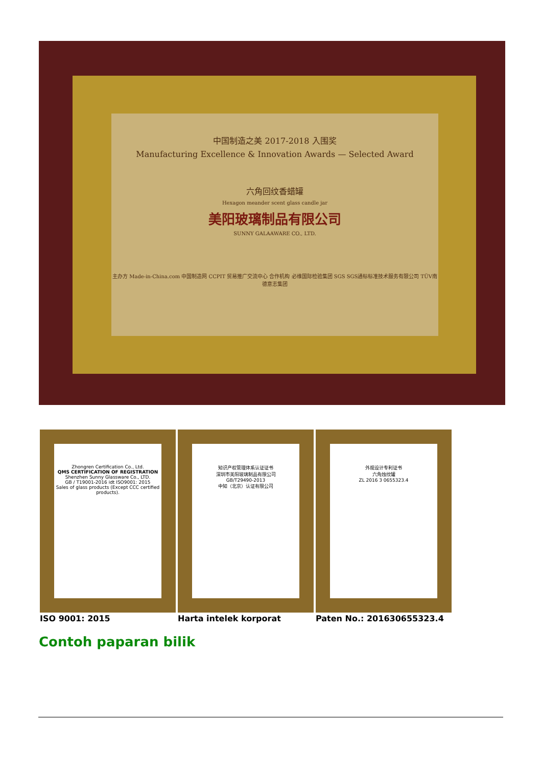中国制造之美 2017-2018 入围奖
Manufacturing Excellence & Innovation Awards — Selected Award
六角回纹香蜡罐
Hexagon meander scent glass candle jar
美阳玻璃制品有限公司
SUNNY GALAAWARE CO., LTD.
主办方 Made-in-China.com 中国制造网 CCPIT 贸易推广交流中心 合作机构 必维国际检验集团 SGS SGS通标标准技术服务有限公司 TÜV南德意志集团
Zhongren Certification Co., Ltd.
QMS CERTIFICATION OF REGISTRATION
Shenzhen Sunny Glassware Co., LTD.
GB / T19001-2016 idt ISO9001: 2015
Sales of glass products (Except CCC certified products).
知识产权管理体系认证证书
深圳市美阳玻璃制品有限公司
GB/T29490-2013
中知（北京）认证有限公司
外观设计专利证书
六角烛纹罐
ZL 2016 3 0655323.4
ISO 9001: 2015 Harta intelek korporat Paten No.: 201630655323.4
Contoh paparan bilik